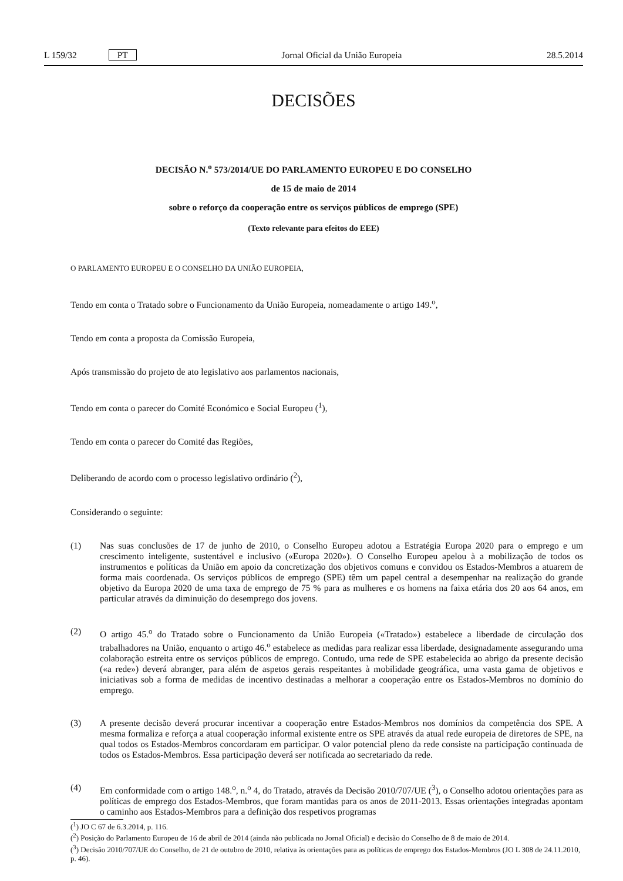L 159/32 PT Jornal Oficial da União Europeia 28.5.2014
DECISÕES
DECISÃO N.<sup>o</sup> 573/2014/UE DO PARLAMENTO EUROPEU E DO CONSELHO
de 15 de maio de 2014
sobre o reforço da cooperação entre os serviços públicos de emprego (SPE)
(Texto relevante para efeitos do EEE)
O PARLAMENTO EUROPEU E O CONSELHO DA UNIÃO EUROPEIA,
Tendo em conta o Tratado sobre o Funcionamento da União Europeia, nomeadamente o artigo 149.<sup>o</sup>,
Tendo em conta a proposta da Comissão Europeia,
Após transmissão do projeto de ato legislativo aos parlamentos nacionais,
Tendo em conta o parecer do Comité Económico e Social Europeu (<sup>1</sup>),
Tendo em conta o parecer do Comité das Regiões,
Deliberando de acordo com o processo legislativo ordinário (<sup>2</sup>),
Considerando o seguinte:
(1) Nas suas conclusões de 17 de junho de 2010, o Conselho Europeu adotou a Estratégia Europa 2020 para o emprego e um crescimento inteligente, sustentável e inclusivo («Europa 2020»). O Conselho Europeu apelou à a mobilização de todos os instrumentos e políticas da União em apoio da concretização dos objetivos comuns e convidou os Estados-Membros a atuarem de forma mais coordenada. Os serviços públicos de emprego (SPE) têm um papel central a desempenhar na realização do grande objetivo da Europa 2020 de uma taxa de emprego de 75 % para as mulheres e os homens na faixa etária dos 20 aos 64 anos, em particular através da diminuição do desemprego dos jovens.
(2) O artigo 45.<sup>o</sup> do Tratado sobre o Funcionamento da União Europeia («Tratado») estabelece a liberdade de circulação dos trabalhadores na União, enquanto o artigo 46.<sup>o</sup> estabelece as medidas para realizar essa liberdade, designadamente assegurando uma colaboração estreita entre os serviços públicos de emprego. Contudo, uma rede de SPE estabelecida ao abrigo da presente decisão («a rede») deverá abranger, para além de aspetos gerais respeitantes à mobilidade geográfica, uma vasta gama de objetivos e iniciativas sob a forma de medidas de incentivo destinadas a melhorar a cooperação entre os Estados-Membros no domínio do emprego.
(3) A presente decisão deverá procurar incentivar a cooperação entre Estados-Membros nos domínios da competência dos SPE. A mesma formaliza e reforça a atual cooperação informal existente entre os SPE através da atual rede europeia de diretores de SPE, na qual todos os Estados-Membros concordaram em participar. O valor potencial pleno da rede consiste na participação continuada de todos os Estados-Membros. Essa participação deverá ser notificada ao secretariado da rede.
(4) Em conformidade com o artigo 148.<sup>o</sup>, n.<sup>o</sup> 4, do Tratado, através da Decisão 2010/707/UE (<sup>3</sup>), o Conselho adotou orientações para as políticas de emprego dos Estados-Membros, que foram mantidas para os anos de 2011-2013. Essas orientações integradas apontam o caminho aos Estados-Membros para a definição dos respetivos programas
(<sup>1</sup>) JO C 67 de 6.3.2014, p. 116.
(<sup>2</sup>) Posição do Parlamento Europeu de 16 de abril de 2014 (ainda não publicada no Jornal Oficial) e decisão do Conselho de 8 de maio de 2014.
(<sup>3</sup>) Decisão 2010/707/UE do Conselho, de 21 de outubro de 2010, relativa às orientações para as políticas de emprego dos Estados-Membros (JO L 308 de 24.11.2010, p. 46).